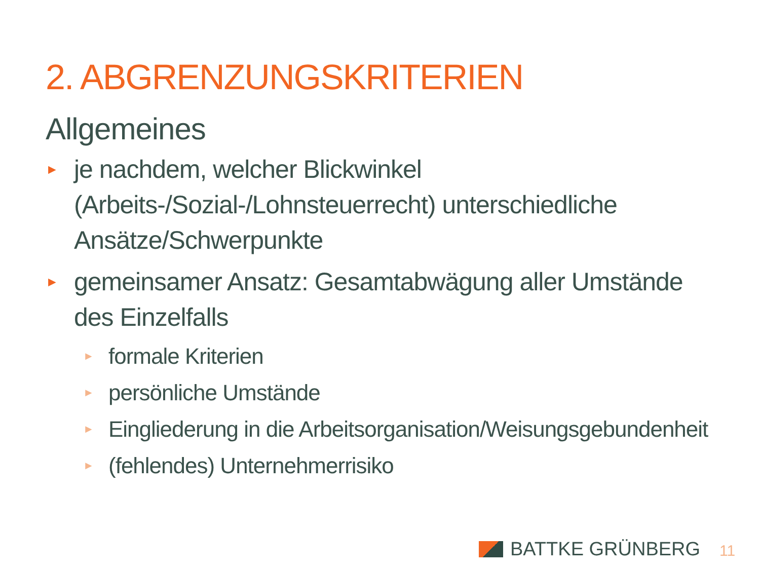2. ABGRENZUNGSKRITERIEN
Allgemeines
► je nachdem, welcher Blickwinkel (Arbeits-/Sozial-/Lohnsteuerrecht) unterschiedliche Ansätze/Schwerpunkte
► gemeinsamer Ansatz: Gesamtabwägung aller Umstände des Einzelfalls
► formale Kriterien
► persönliche Umstände
► Eingliederung in die Arbeitsorganisation/Weisungsgebundenheit
► (fehlendes) Unternehmerrisiko
BATTKE GRÜNBERG 11